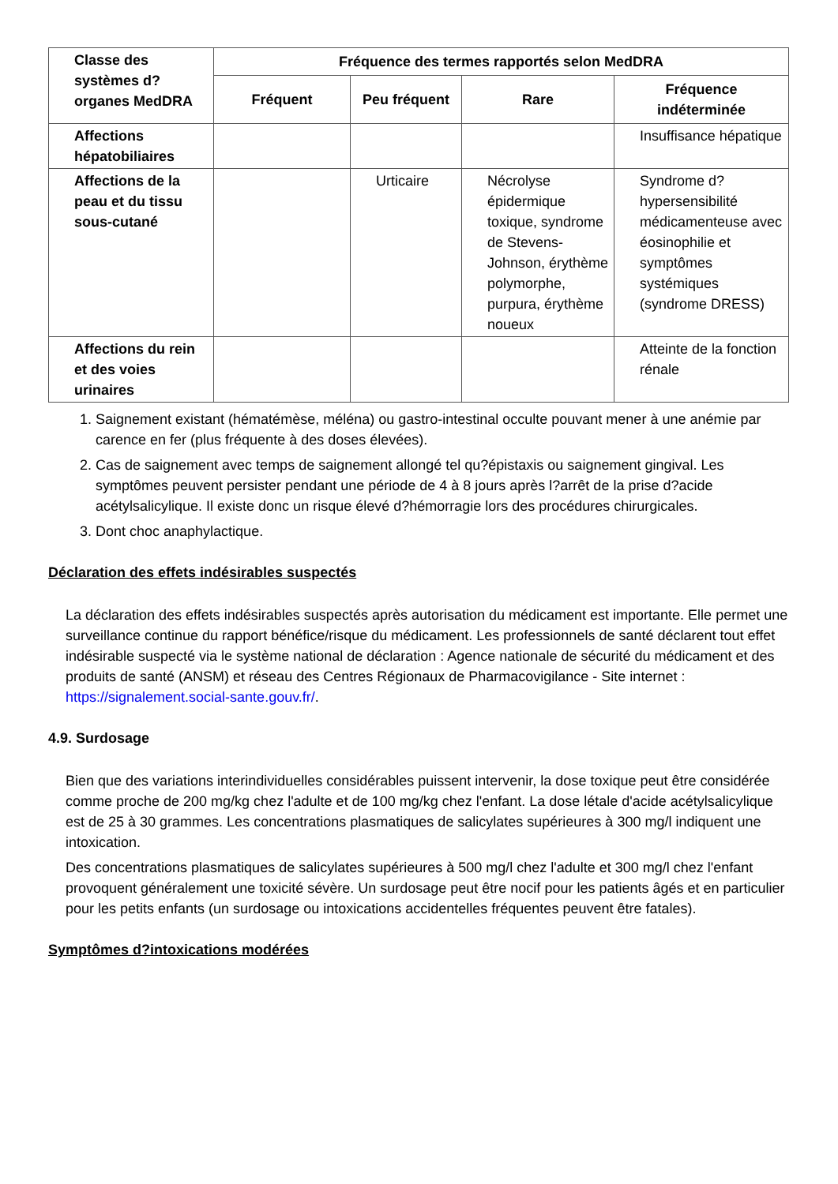| Classe des systèmes d?organes MedDRA | Fréquence des termes rapportés selon MedDRA | | | |
| --- | --- | --- | --- | --- |
| | Fréquent | Peu fréquent | Rare | Fréquence indéterminée |
| Affections hépatobiliaires | | | | Insuffisance hépatique |
| Affections de la peau et du tissu sous-cutané | | Urticaire | Nécrolyse épidermique toxique, syndrome de Stevens-Johnson, érythème polymorphe, purpura, érythème noueux | Syndrome d?hypersensibilité médicamenteuse avec éosinophilie et symptômes systémiques (syndrome DRESS) |
| Affections du rein et des voies urinaires | | | | Atteinte de la fonction rénale |
1. Saignement existant (hématémèse, méléna) ou gastro-intestinal occulte pouvant mener à une anémie par carence en fer (plus fréquente à des doses élevées).
2. Cas de saignement avec temps de saignement allongé tel qu?épistaxis ou saignement gingival. Les symptômes peuvent persister pendant une période de 4 à 8 jours après l?arrêt de la prise d?acide acétylsalicylique. Il existe donc un risque élevé d?hémorragie lors des procédures chirurgicales.
3. Dont choc anaphylactique.
Déclaration des effets indésirables suspectés
La déclaration des effets indésirables suspectés après autorisation du médicament est importante. Elle permet une surveillance continue du rapport bénéfice/risque du médicament. Les professionnels de santé déclarent tout effet indésirable suspecté via le système national de déclaration : Agence nationale de sécurité du médicament et des produits de santé (ANSM) et réseau des Centres Régionaux de Pharmacovigilance - Site internet : https://signalement.social-sante.gouv.fr/.
4.9. Surdosage
Bien que des variations interindividuelles considérables puissent intervenir, la dose toxique peut être considérée comme proche de 200 mg/kg chez l'adulte et de 100 mg/kg chez l'enfant. La dose létale d'acide acétylsalicylique est de 25 à 30 grammes. Les concentrations plasmatiques de salicylates supérieures à 300 mg/l indiquent une intoxication.
Des concentrations plasmatiques de salicylates supérieures à 500 mg/l chez l'adulte et 300 mg/l chez l'enfant provoquent généralement une toxicité sévère. Un surdosage peut être nocif pour les patients âgés et en particulier pour les petits enfants (un surdosage ou intoxications accidentelles fréquentes peuvent être fatales).
Symptômes d?intoxications modérées